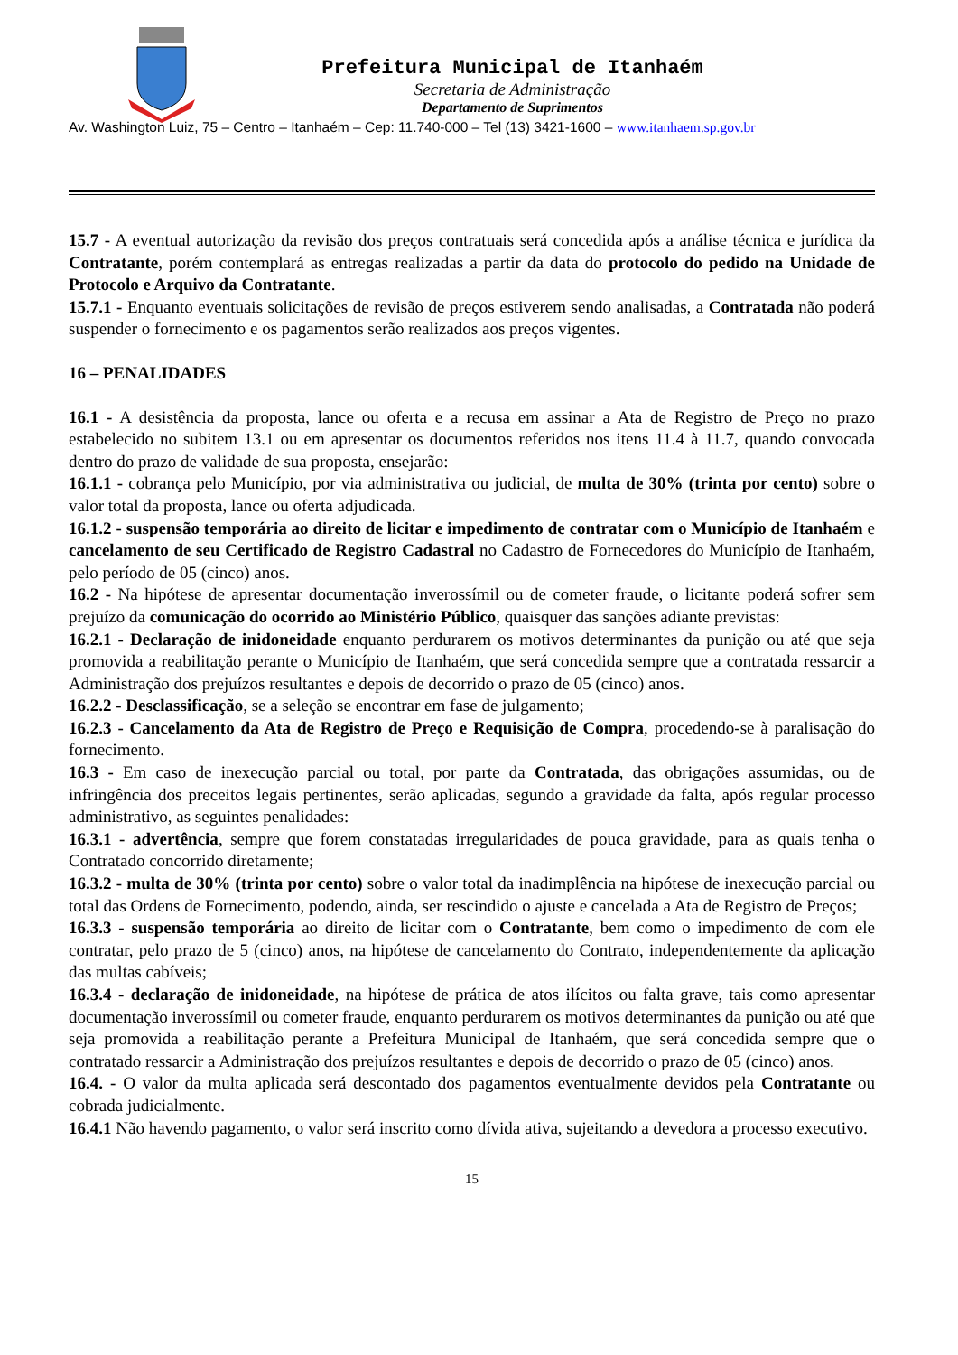Prefeitura Municipal de Itanhaém
Secretaria de Administração
Departamento de Suprimentos
Av. Washington Luiz, 75 – Centro – Itanhaém – Cep: 11.740-000 – Tel (13) 3421-1600 – www.itanhaem.sp.gov.br
15.7 - A eventual autorização da revisão dos preços contratuais será concedida após a análise técnica e jurídica da Contratante, porém contemplará as entregas realizadas a partir da data do protocolo do pedido na Unidade de Protocolo e Arquivo da Contratante.
15.7.1 - Enquanto eventuais solicitações de revisão de preços estiverem sendo analisadas, a Contratada não poderá suspender o fornecimento e os pagamentos serão realizados aos preços vigentes.
16 – PENALIDADES
16.1 - A desistência da proposta, lance ou oferta e a recusa em assinar a Ata de Registro de Preço no prazo estabelecido no subitem 13.1 ou em apresentar os documentos referidos nos itens 11.4 à 11.7, quando convocada dentro do prazo de validade de sua proposta, ensejarão:
16.1.1 - cobrança pelo Município, por via administrativa ou judicial, de multa de 30% (trinta por cento) sobre o valor total da proposta, lance ou oferta adjudicada.
16.1.2 - suspensão temporária ao direito de licitar e impedimento de contratar com o Município de Itanhaém e cancelamento de seu Certificado de Registro Cadastral no Cadastro de Fornecedores do Município de Itanhaém, pelo período de 05 (cinco) anos.
16.2 - Na hipótese de apresentar documentação inverossímil ou de cometer fraude, o licitante poderá sofrer sem prejuízo da comunicação do ocorrido ao Ministério Público, quaisquer das sanções adiante previstas:
16.2.1 - Declaração de inidoneidade enquanto perdurarem os motivos determinantes da punição ou até que seja promovida a reabilitação perante o Município de Itanhaém, que será concedida sempre que a contratada ressarcir a Administração dos prejuízos resultantes e depois de decorrido o prazo de 05 (cinco) anos.
16.2.2 - Desclassificação, se a seleção se encontrar em fase de julgamento;
16.2.3 - Cancelamento da Ata de Registro de Preço e Requisição de Compra, procedendo-se à paralisação do fornecimento.
16.3 - Em caso de inexecução parcial ou total, por parte da Contratada, das obrigações assumidas, ou de infringência dos preceitos legais pertinentes, serão aplicadas, segundo a gravidade da falta, após regular processo administrativo, as seguintes penalidades:
16.3.1 - advertência, sempre que forem constatadas irregularidades de pouca gravidade, para as quais tenha o Contratado concorrido diretamente;
16.3.2 - multa de 30% (trinta por cento) sobre o valor total da inadimplência na hipótese de inexecução parcial ou total das Ordens de Fornecimento, podendo, ainda, ser rescindido o ajuste e cancelada a Ata de Registro de Preços;
16.3.3 - suspensão temporária ao direito de licitar com o Contratante, bem como o impedimento de com ele contratar, pelo prazo de 5 (cinco) anos, na hipótese de cancelamento do Contrato, independentemente da aplicação das multas cabíveis;
16.3.4 - declaração de inidoneidade, na hipótese de prática de atos ilícitos ou falta grave, tais como apresentar documentação inverossímil ou cometer fraude, enquanto perdurarem os motivos determinantes da punição ou até que seja promovida a reabilitação perante a Prefeitura Municipal de Itanhaém, que será concedida sempre que o contratado ressarcir a Administração dos prejuízos resultantes e depois de decorrido o prazo de 05 (cinco) anos.
16.4. - O valor da multa aplicada será descontado dos pagamentos eventualmente devidos pela Contratante ou cobrada judicialmente.
16.4.1 Não havendo pagamento, o valor será inscrito como dívida ativa, sujeitando a devedora a processo executivo.
15